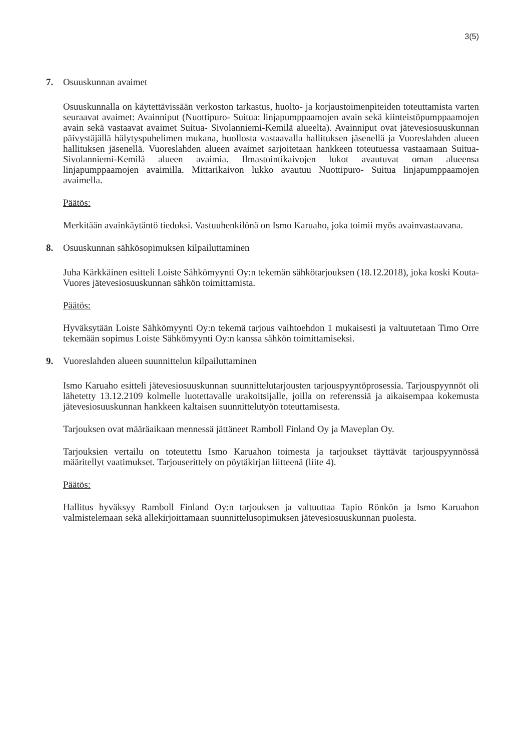3(5)
7. Osuuskunnan avaimet
Osuuskunnalla on käytettävissään verkoston tarkastus, huolto- ja korjaustoimenpiteiden toteuttamista varten seuraavat avaimet: Avainniput (Nuottipuro- Suitua: linjapumppaamojen avain sekä kiinteistöpumppaamojen avain sekä vastaavat avaimet Suitua- Sivolanniemi-Kemilä alueelta). Avainniput ovat jätevesiosuuskunnan päivystäjällä hälytyspuhelimen mukana, huollosta vastaavalla hallituksen jäsenellä ja Vuoreslahden alueen hallituksen jäsenellä. Vuoreslahden alueen avaimet sarjoitetaan hankkeen toteutuessa vastaamaan Suitua-Sivolanniemi-Kemilä alueen avaimia. Ilmastointikaivojen lukot avautuvat oman alueensa linjapumppaamojen avaimilla. Mittarikaivon lukko avautuu Nuottipuro- Suitua linjapumppaamojen avaimella.
Päätös:
Merkitään avainkäytäntö tiedoksi. Vastuuhenkilönä on Ismo Karuaho, joka toimii myös avainvastaavana.
8. Osuuskunnan sähkösopimuksen kilpailuttaminen
Juha Kärkkäinen esitteli Loiste Sähkömyynti Oy:n tekemän sähkötarjouksen (18.12.2018), joka koski Kouta- Vuores jätevesiosuuskunnan sähkön toimittamista.
Päätös:
Hyväksytään Loiste Sähkömyynti Oy:n tekemä tarjous vaihtoehdon 1 mukaisesti ja valtuutetaan Timo Orre tekemään sopimus Loiste Sähkömyynti Oy:n kanssa sähkön toimittamiseksi.
9. Vuoreslahden alueen suunnittelun kilpailuttaminen
Ismo Karuaho esitteli jätevesiosuuskunnan suunnittelutarjousten tarjouspyyntöprosessia. Tarjouspyynnöt oli lähetetty 13.12.2109 kolmelle luotettavalle urakoitsijalle, joilla on referenssiä ja aikaisempaa kokemusta jätevesiosuuskunnan hankkeen kaltaisen suunnittelutyön toteuttamisesta.
Tarjouksen ovat määräaikaan mennessä jättäneet Ramboll Finland Oy ja Maveplan Oy.
Tarjouksien vertailu on toteutettu Ismo Karuahon toimesta ja tarjoukset täyttävät tarjouspyynnössä määritellyt vaatimukset. Tarjouserittely on pöytäkirjan liitteenä (liite 4).
Päätös:
Hallitus hyväksyy Ramboll Finland Oy:n tarjouksen ja valtuuttaa Tapio Rönkön ja Ismo Karuahon valmistelemaan sekä allekirjoittamaan suunnittelusopimuksen jätevesiosuuskunnan puolesta.